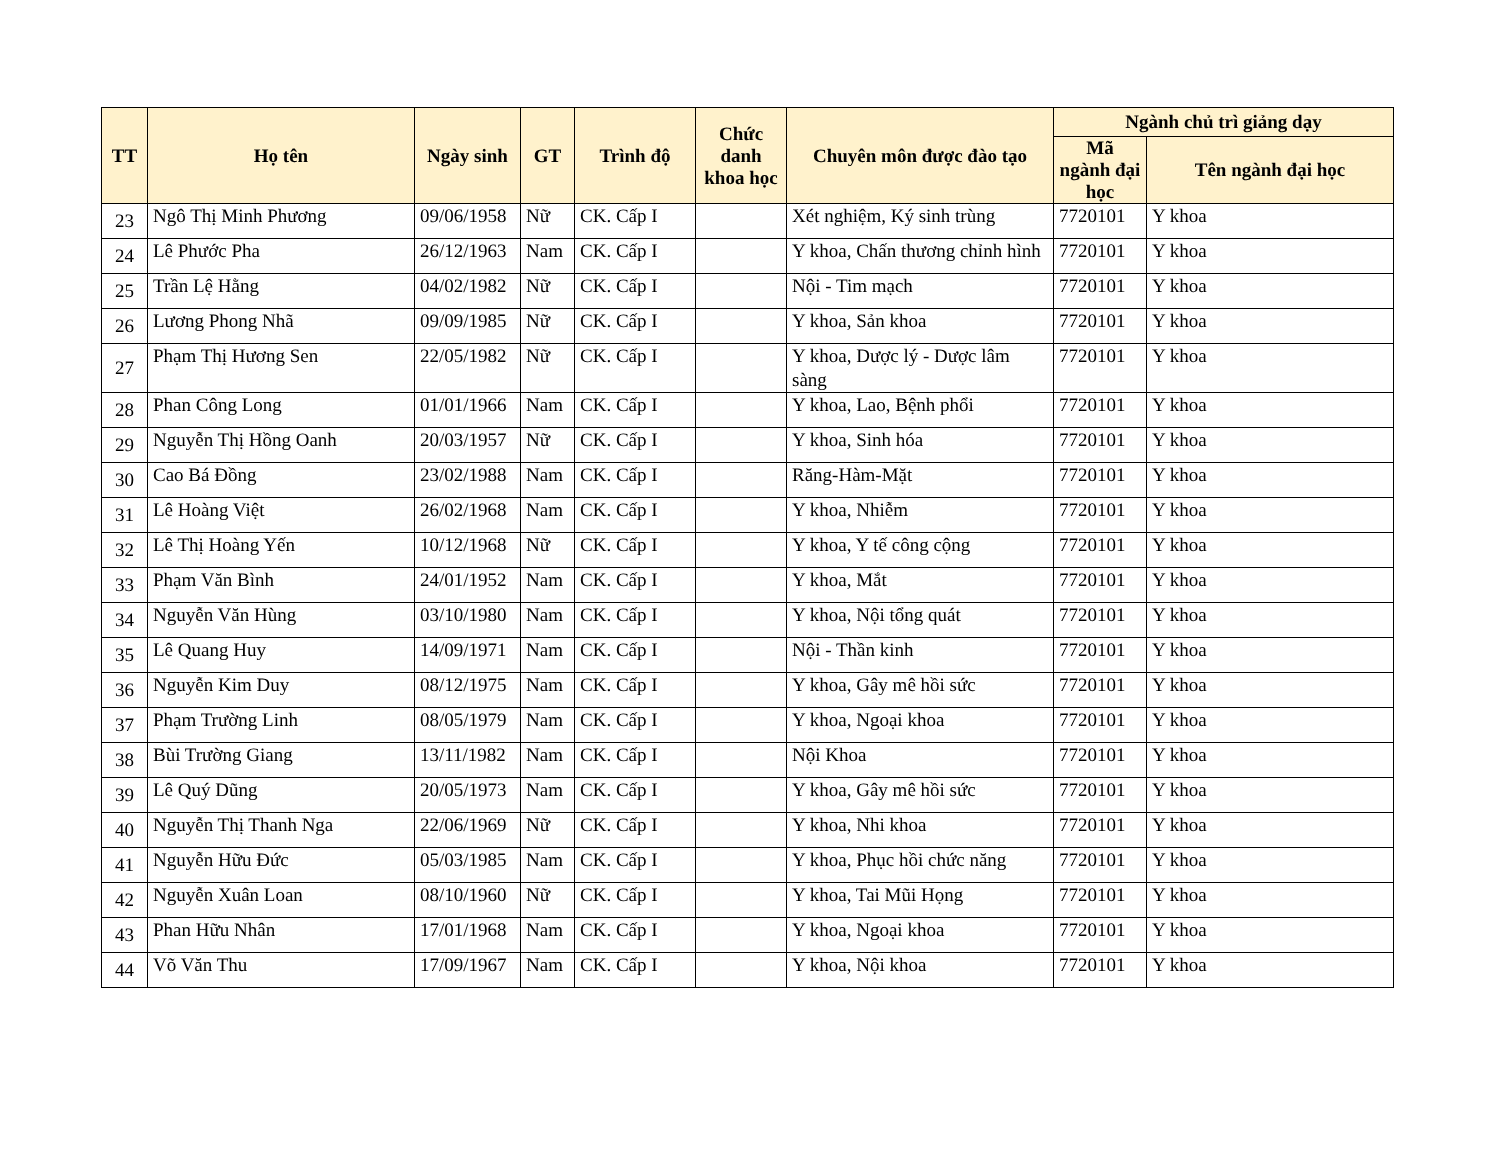| TT | Họ tên | Ngày sinh | GT | Trình độ | Chức danh khoa học | Chuyên môn được đào tạo | Ngành chủ trì giảng dạy | |
| --- | --- | --- | --- | --- | --- | --- | --- | --- |
| | | | | | | | Mã ngành đại học | Tên ngành đại học |
| 23 | Ngô Thị Minh Phương | 09/06/1958 | Nữ | CK. Cấp I | | Xét nghiệm, Ký sinh trùng | 7720101 | Y khoa |
| 24 | Lê Phước Pha | 26/12/1963 | Nam | CK. Cấp I | | Y khoa, Chấn thương chỉnh hình | 7720101 | Y khoa |
| 25 | Trần Lệ Hằng | 04/02/1982 | Nữ | CK. Cấp I | | Nội - Tim mạch | 7720101 | Y khoa |
| 26 | Lương Phong Nhã | 09/09/1985 | Nữ | CK. Cấp I | | Y khoa, Sản khoa | 7720101 | Y khoa |
| 27 | Phạm Thị Hương Sen | 22/05/1982 | Nữ | CK. Cấp I | | Y khoa, Dược lý - Dược lâm sàng | 7720101 | Y khoa |
| 28 | Phan Công Long | 01/01/1966 | Nam | CK. Cấp I | | Y khoa, Lao, Bệnh phổi | 7720101 | Y khoa |
| 29 | Nguyễn Thị Hồng Oanh | 20/03/1957 | Nữ | CK. Cấp I | | Y khoa, Sinh hóa | 7720101 | Y khoa |
| 30 | Cao Bá Đồng | 23/02/1988 | Nam | CK. Cấp I | | Răng-Hàm-Mặt | 7720101 | Y khoa |
| 31 | Lê Hoàng Việt | 26/02/1968 | Nam | CK. Cấp I | | Y khoa, Nhiễm | 7720101 | Y khoa |
| 32 | Lê Thị Hoàng Yến | 10/12/1968 | Nữ | CK. Cấp I | | Y khoa, Y tế công cộng | 7720101 | Y khoa |
| 33 | Phạm Văn Bình | 24/01/1952 | Nam | CK. Cấp I | | Y khoa, Mắt | 7720101 | Y khoa |
| 34 | Nguyễn Văn Hùng | 03/10/1980 | Nam | CK. Cấp I | | Y khoa, Nội tổng quát | 7720101 | Y khoa |
| 35 | Lê Quang Huy | 14/09/1971 | Nam | CK. Cấp I | | Nội - Thần kinh | 7720101 | Y khoa |
| 36 | Nguyễn Kim Duy | 08/12/1975 | Nam | CK. Cấp I | | Y khoa, Gây mê hồi sức | 7720101 | Y khoa |
| 37 | Phạm Trường Linh | 08/05/1979 | Nam | CK. Cấp I | | Y khoa, Ngoại khoa | 7720101 | Y khoa |
| 38 | Bùi Trường Giang | 13/11/1982 | Nam | CK. Cấp I | | Nội Khoa | 7720101 | Y khoa |
| 39 | Lê Quý Dũng | 20/05/1973 | Nam | CK. Cấp I | | Y khoa, Gây mê hồi sức | 7720101 | Y khoa |
| 40 | Nguyễn Thị Thanh Nga | 22/06/1969 | Nữ | CK. Cấp I | | Y khoa, Nhi khoa | 7720101 | Y khoa |
| 41 | Nguyễn Hữu Đức | 05/03/1985 | Nam | CK. Cấp I | | Y khoa, Phục hồi chức năng | 7720101 | Y khoa |
| 42 | Nguyễn Xuân Loan | 08/10/1960 | Nữ | CK. Cấp I | | Y khoa, Tai Mũi Họng | 7720101 | Y khoa |
| 43 | Phan Hữu Nhân | 17/01/1968 | Nam | CK. Cấp I | | Y khoa, Ngoại khoa | 7720101 | Y khoa |
| 44 | Võ Văn Thu | 17/09/1967 | Nam | CK. Cấp I | | Y khoa, Nội khoa | 7720101 | Y khoa |